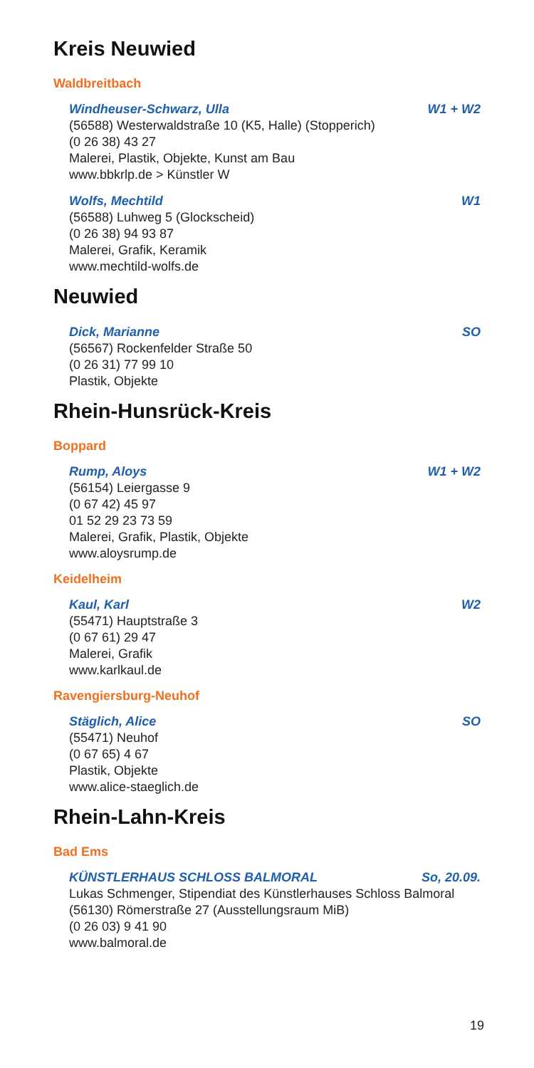Kreis Neuwied
Waldbreitbach
Windheuser-Schwarz, Ulla W1 + W2
(56588) Westerwaldstraße 10 (K5, Halle) (Stopperich)
(0 26 38) 43 27
Malerei, Plastik, Objekte, Kunst am Bau
www.bbkrlp.de > Künstler W
Wolfs, Mechtild W1
(56588) Luhweg 5 (Glockscheid)
(0 26 38) 94 93 87
Malerei, Grafik, Keramik
www.mechtild-wolfs.de
Neuwied
Dick, Marianne SO
(56567) Rockenfelder Straße 50
(0 26 31) 77 99 10
Plastik, Objekte
Rhein-Hunsrück-Kreis
Boppard
Rump, Aloys W1 + W2
(56154) Leiergasse 9
(0 67 42) 45 97
01 52 29 23 73 59
Malerei, Grafik, Plastik, Objekte
www.aloysrump.de
Keidelheim
Kaul, Karl W2
(55471) Hauptstraße 3
(0 67 61) 29 47
Malerei, Grafik
www.karlkaul.de
Ravengiersburg-Neuhof
Stäglich, Alice SO
(55471) Neuhof
(0 67 65) 4 67
Plastik, Objekte
www.alice-staeglich.de
Rhein-Lahn-Kreis
Bad Ems
KÜNSTLERHAUS SCHLOSS BALMORAL So, 20.09.
Lukas Schmenger, Stipendiat des Künstlerhauses Schloss Balmoral
(56130) Römerstraße 27 (Ausstellungsraum MiB)
(0 26 03) 9 41 90
www.balmoral.de
19